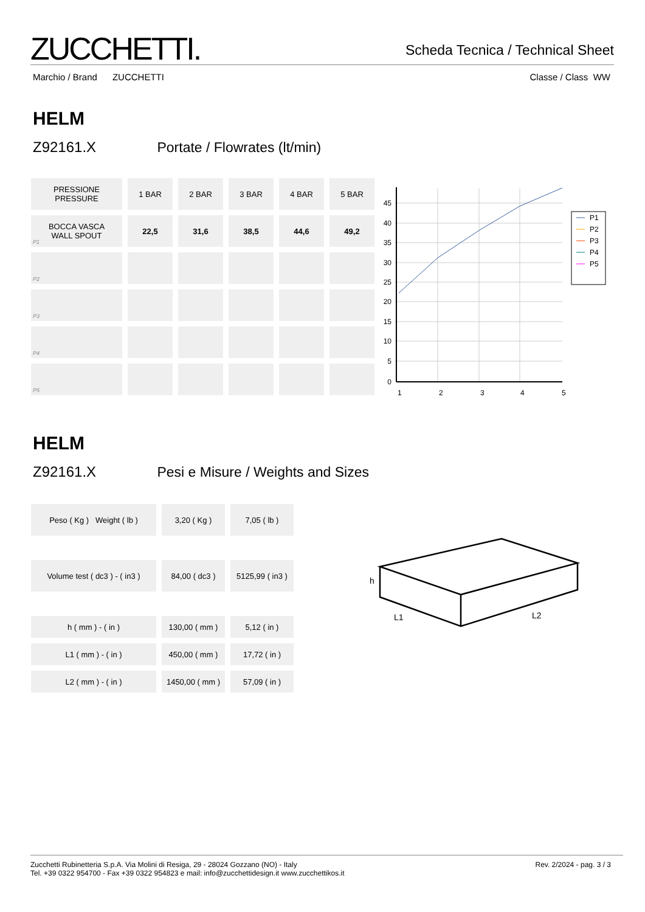ZUCCHETTI.
Scheda Tecnica / Technical Sheet
Marchio / Brand ZUCCHETTI Classe / Class WW
HELM
Z92161.X Portate / Flowrates (lt/min)
| PRESSIONE PRESSURE | 1 BAR | 2 BAR | 3 BAR | 4 BAR | 5 BAR |
| P1 BOCCA VASCA WALL SPOUT | 22,5 | 31,6 | 38,5 | 44,6 | 49,2 |
| P2 | | | | | |
| P3 | | | | | |
| P4 | | | | | |
| P5 | | | | | |
45
40
35
30
25
20
15
10
5
0
1
2
3
4
5
P1
P2
P3
P4
P5
HELM
Z92161.X Pesi e Misure / Weights and Sizes
| Peso ( Kg ) Weight ( lb ) | 3,20 ( Kg ) | 7,05 ( lb ) |
| Volume test ( dc3 ) - ( in3 ) | 84,00 ( dc3 ) | 5125,99 ( in3 ) |
| h ( mm ) - ( in ) | 130,00 ( mm ) | 5,12 ( in ) |
| L1 ( mm ) - ( in ) | 450,00 ( mm ) | 17,72 ( in ) |
| L2 ( mm ) - ( in ) | 1450,00 ( mm ) | 57,09 ( in ) |
h
L1
L2
Zucchetti Rubinetteria S.p.A. Via Molini di Resiga, 29 - 28024 Gozzano (NO) - Italy
Tel. +39 0322 954700 - Fax +39 0322 954823 e mail: info@zucchettidesign.it www.zucchettikos.it
Rev. 2/2024 - pag. 3 / 3